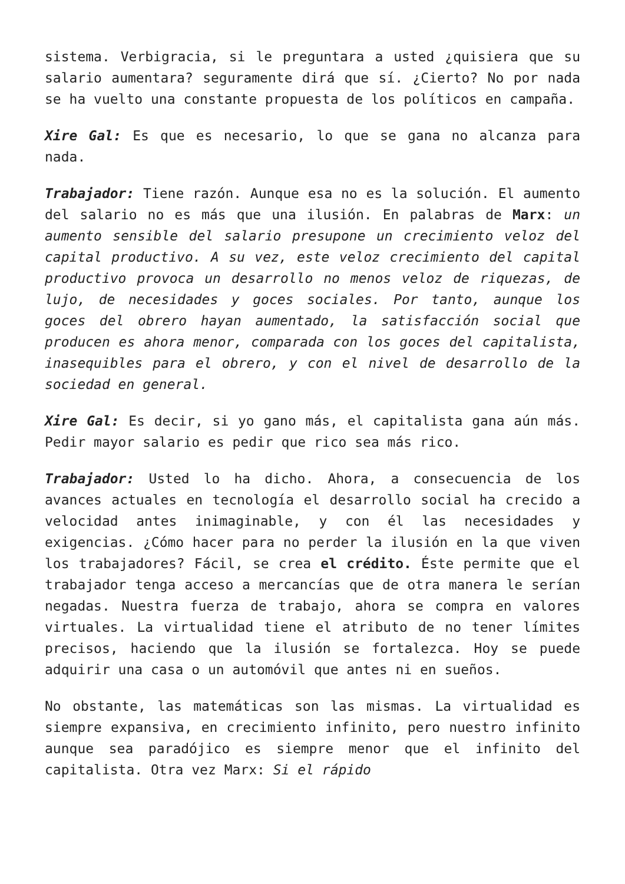sistema. Verbigracia, si le preguntara a usted ¿quisiera que su salario aumentara? seguramente dirá que sí. ¿Cierto? No por nada se ha vuelto una constante propuesta de los políticos en campaña.
Xire Gal: Es que es necesario, lo que se gana no alcanza para nada.
Trabajador: Tiene razón. Aunque esa no es la solución. El aumento del salario no es más que una ilusión. En palabras de Marx: un aumento sensible del salario presupone un crecimiento veloz del capital productivo. A su vez, este veloz crecimiento del capital productivo provoca un desarrollo no menos veloz de riquezas, de lujo, de necesidades y goces sociales. Por tanto, aunque los goces del obrero hayan aumentado, la satisfacción social que producen es ahora menor, comparada con los goces del capitalista, inasequibles para el obrero, y con el nivel de desarrollo de la sociedad en general.
Xire Gal: Es decir, si yo gano más, el capitalista gana aún más. Pedir mayor salario es pedir que rico sea más rico.
Trabajador: Usted lo ha dicho. Ahora, a consecuencia de los avances actuales en tecnología el desarrollo social ha crecido a velocidad antes inimaginable, y con él las necesidades y exigencias. ¿Cómo hacer para no perder la ilusión en la que viven los trabajadores? Fácil, se crea el crédito. Éste permite que el trabajador tenga acceso a mercancías que de otra manera le serían negadas. Nuestra fuerza de trabajo, ahora se compra en valores virtuales. La virtualidad tiene el atributo de no tener límites precisos, haciendo que la ilusión se fortalezca. Hoy se puede adquirir una casa o un automóvil que antes ni en sueños.
No obstante, las matemáticas son las mismas. La virtualidad es siempre expansiva, en crecimiento infinito, pero nuestro infinito aunque sea paradójico es siempre menor que el infinito del capitalista. Otra vez Marx: Si el rápido